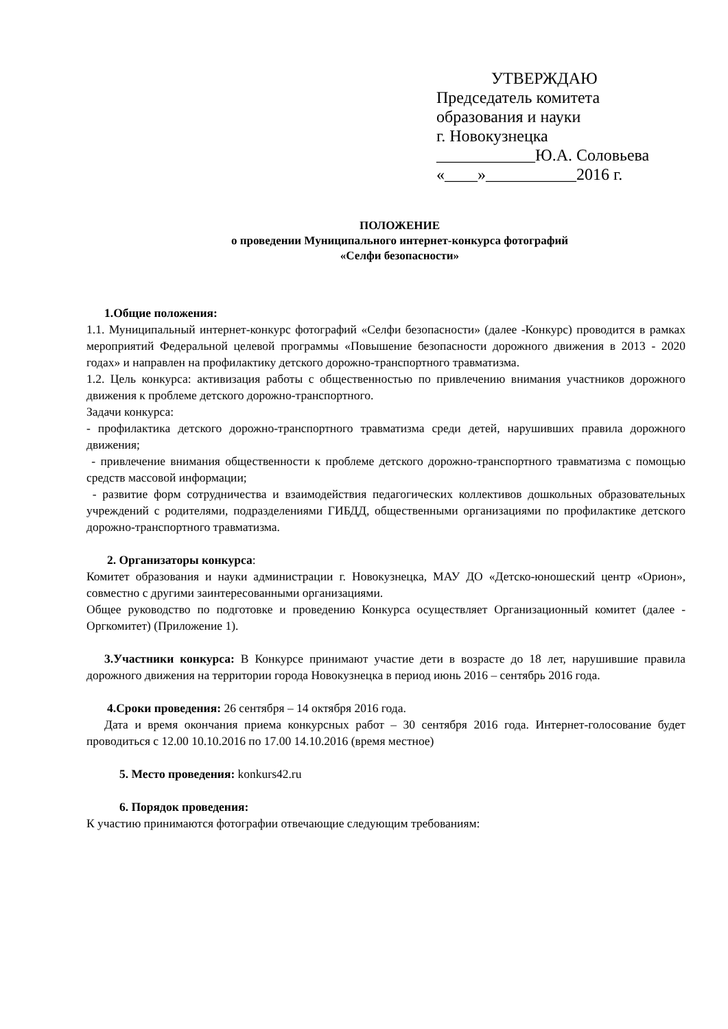УТВЕРЖДАЮ
Председатель комитета
образования и науки
г. Новокузнецка
____________Ю.А. Соловьева
«____»___________2016 г.
ПОЛОЖЕНИЕ
о проведении Муниципального интернет-конкурса фотографий
«Селфи безопасности»
1.Общие положения:
1.1. Муниципальный интернет-конкурс фотографий «Селфи безопасности» (далее -Конкурс) проводится в рамках мероприятий Федеральной целевой программы «Повышение безопасности дорожного движения в 2013 - 2020 годах» и направлен на профилактику детского дорожно-транспортного травматизма.
1.2. Цель конкурса: активизация работы с общественностью по привлечению внимания участников дорожного движения к проблеме детского дорожно-транспортного.
Задачи конкурса:
- профилактика детского дорожно-транспортного травматизма среди детей, нарушивших правила дорожного движения;
- привлечение внимания общественности к проблеме детского дорожно-транспортного травматизма с помощью средств массовой информации;
- развитие форм сотрудничества и взаимодействия педагогических коллективов дошкольных образовательных учреждений с родителями, подразделениями ГИБДД, общественными организациями по профилактике детского дорожно-транспортного травматизма.
2. Организаторы конкурса:
Комитет образования и науки администрации г. Новокузнецка, МАУ ДО «Детско-юношеский центр «Орион», совместно с другими заинтересованными организациями.
Общее руководство по подготовке и проведению Конкурса осуществляет Организационный комитет (далее - Оргкомитет) (Приложение 1).
3.Участники конкурса: В Конкурсе принимают участие дети в возрасте до 18 лет, нарушившие правила дорожного движения на территории города Новокузнецка в период июнь 2016 – сентябрь 2016 года.
4.Сроки проведения: 26 сентября – 14 октября 2016 года.
Дата и время окончания приема конкурсных работ – 30 сентября 2016 года. Интернет-голосование будет проводиться с 12.00 10.10.2016 по 17.00 14.10.2016 (время местное)
5. Место проведения: konkurs42.ru
6. Порядок проведения:
К участию принимаются фотографии отвечающие следующим требованиям: